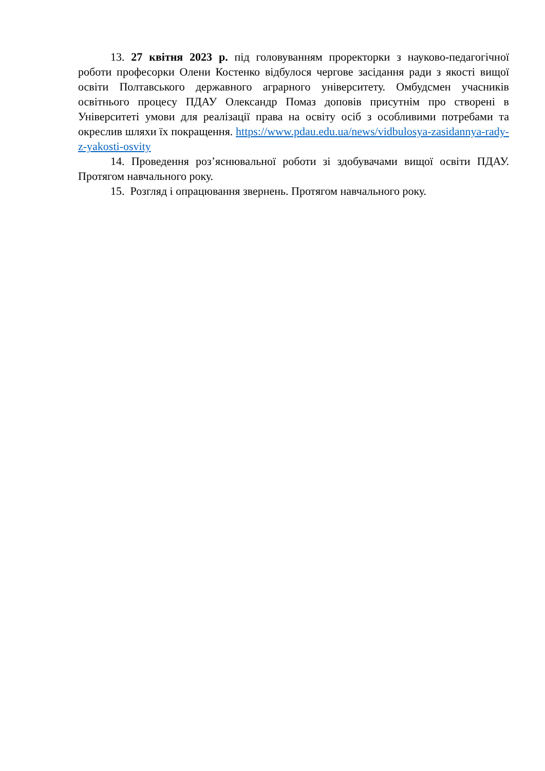13. 27 квітня 2023 р. під головуванням проректорки з науково-педагогічної роботи професорки Олени Костенко відбулося чергове засідання ради з якості вищої освіти Полтавського державного аграрного університету. Омбудсмен учасників освітнього процесу ПДАУ Олександр Помаз доповів присутнім про створені в Університеті умови для реалізації права на освіту осіб з особливими потребами та окреслив шляхи їх покращення. https://www.pdau.edu.ua/news/vidbulosya-zasidannya-rady-z-yakosti-osvity
14. Проведення роз’яснювальної роботи зі здобувачами вищої освіти ПДАУ. Протягом навчального року.
15. Розгляд і опрацювання звернень. Протягом навчального року.